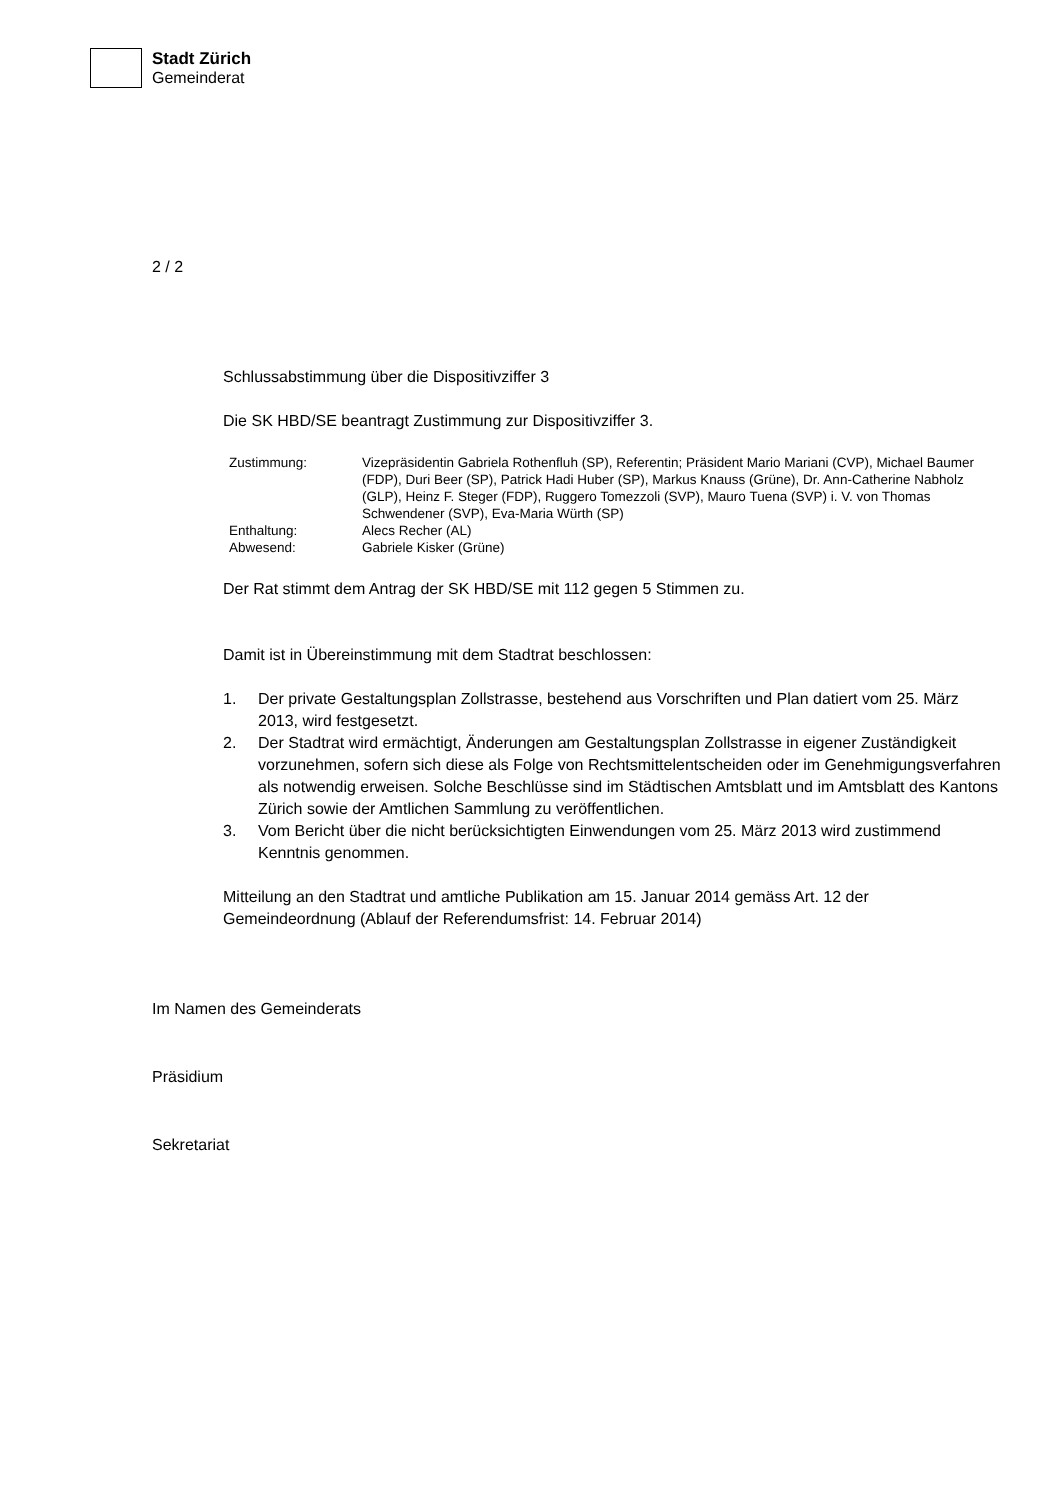Stadt Zürich
Gemeinderat
2 / 2
Schlussabstimmung über die Dispositivziffer 3
Die SK HBD/SE beantragt Zustimmung zur Dispositivziffer 3.
| Zustimmung: | Vizepräsidentin Gabriela Rothenfluh (SP), Referentin; Präsident Mario Mariani (CVP), Michael Baumer (FDP), Duri Beer (SP), Patrick Hadi Huber (SP), Markus Knauss (Grüne), Dr. Ann-Catherine Nabholz (GLP), Heinz F. Steger (FDP), Ruggero Tomezzoli (SVP), Mauro Tuena (SVP) i. V. von Thomas Schwendener (SVP), Eva-Maria Würth (SP) |
| Enthaltung: | Alecs Recher (AL) |
| Abwesend: | Gabriele Kisker (Grüne) |
Der Rat stimmt dem Antrag der SK HBD/SE mit 112 gegen 5 Stimmen zu.
Damit ist in Übereinstimmung mit dem Stadtrat beschlossen:
1. Der private Gestaltungsplan Zollstrasse, bestehend aus Vorschriften und Plan datiert vom 25. März 2013, wird festgesetzt.
2. Der Stadtrat wird ermächtigt, Änderungen am Gestaltungsplan Zollstrasse in eigener Zuständigkeit vorzunehmen, sofern sich diese als Folge von Rechtsmittel­entscheiden oder im Genehmigungsverfahren als notwendig erweisen. Solche Beschlüsse sind im Städtischen Amtsblatt und im Amtsblatt des Kantons Zürich sowie der Amtlichen Sammlung zu veröffentlichen.
3. Vom Bericht über die nicht berücksichtigten Einwendungen vom 25. März 2013 wird zustimmend Kenntnis genommen.
Mitteilung an den Stadtrat und amtliche Publikation am 15. Januar 2014 gemäss Art. 12 der Gemeindeordnung (Ablauf der Referendumsfrist: 14. Februar 2014)
Im Namen des Gemeinderats
Präsidium
Sekretariat